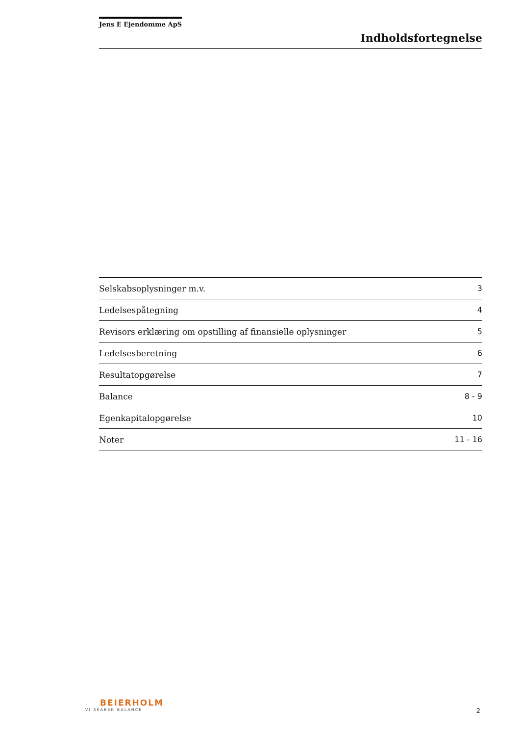Jens E Ejendomme ApS
Indholdsfortegnelse
| Selskabsoplysninger m.v. | 3 |
| Ledelsespåtegning | 4 |
| Revisors erklæring om opstilling af finansielle oplysninger | 5 |
| Ledelsesberetning | 6 |
| Resultatopgørelse | 7 |
| Balance | 8 - 9 |
| Egenkapitalopgørelse | 10 |
| Noter | 11 - 16 |
BEIERHOLM
VI SKABER BALANCE
2